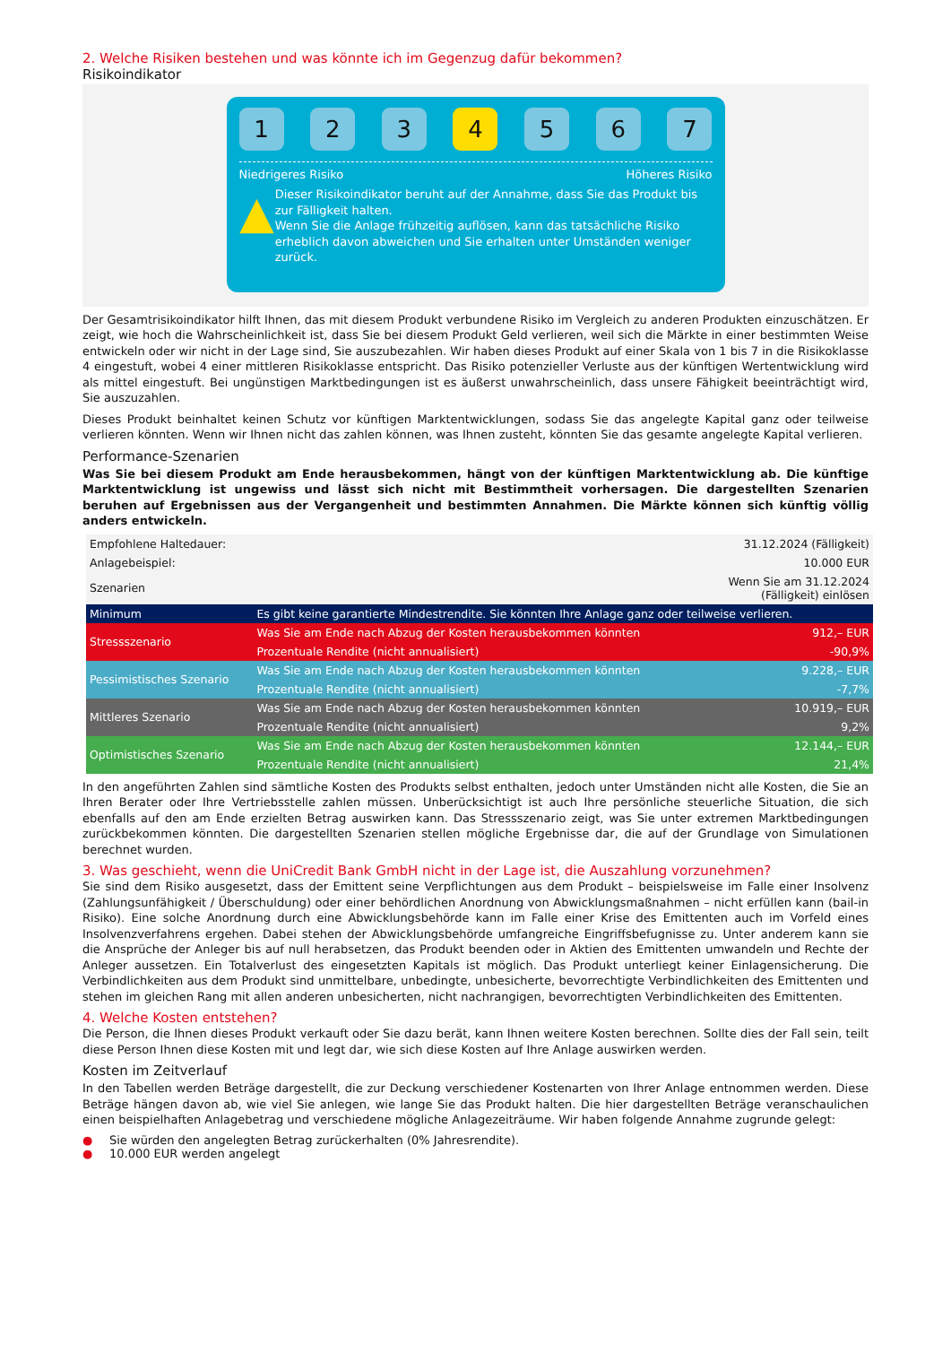2. Welche Risiken bestehen und was könnte ich im Gegenzug dafür bekommen?
Risikoindikator
1 2 3 4 5 6 7
Niedrigeres Risiko Höheres Risiko
▲
Dieser Risikoindikator beruht auf der Annahme, dass Sie das Produkt bis zur Fälligkeit halten.
Wenn Sie die Anlage frühzeitig auflösen, kann das tatsächliche Risiko erheblich davon abweichen und Sie erhalten unter Umständen weniger zurück.
Der Gesamtrisikoindikator hilft Ihnen, das mit diesem Produkt verbundene Risiko im Vergleich zu anderen Produkten einzuschätzen. Er zeigt, wie hoch die Wahrscheinlichkeit ist, dass Sie bei diesem Produkt Geld verlieren, weil sich die Märkte in einer bestimmten Weise entwickeln oder wir nicht in der Lage sind, Sie auszubezahlen. Wir haben dieses Produkt auf einer Skala von 1 bis 7 in die Risikoklasse 4 eingestuft, wobei 4 einer mittleren Risikoklasse entspricht. Das Risiko potenzieller Verluste aus der künftigen Wertentwicklung wird als mittel eingestuft. Bei ungünstigen Marktbedingungen ist es äußerst unwahrscheinlich, dass unsere Fähigkeit beeinträchtigt wird, Sie auszuzahlen.
Dieses Produkt beinhaltet keinen Schutz vor künftigen Marktentwicklungen, sodass Sie das angelegte Kapital ganz oder teilweise verlieren könnten. Wenn wir Ihnen nicht das zahlen können, was Ihnen zusteht, könnten Sie das gesamte angelegte Kapital verlieren.
Performance-Szenarien
Was Sie bei diesem Produkt am Ende herausbekommen, hängt von der künftigen Marktentwicklung ab. Die künftige Marktentwicklung ist ungewiss und lässt sich nicht mit Bestimmtheit vorhersagen. Die dargestellten Szenarien beruhen auf Ergebnissen aus der Vergangenheit und bestimmten Annahmen. Die Märkte können sich künftig völlig anders entwickeln.
| Empfohlene Haltedauer: | | 31.12.2024 (Fälligkeit) |
| Anlagebeispiel: | | 10.000 EUR |
| Szenarien | | Wenn Sie am 31.12.2024 (Fälligkeit) einlösen |
| Minimum | Es gibt keine garantierte Mindestrendite. Sie könnten Ihre Anlage ganz oder teilweise verlieren. | |
| Stressszenario | Was Sie am Ende nach Abzug der Kosten herausbekommen könnten | 912,– EUR |
| | Prozentuale Rendite (nicht annualisiert) | -90,9% |
| Pessimistisches Szenario | Was Sie am Ende nach Abzug der Kosten herausbekommen könnten | 9.228,– EUR |
| | Prozentuale Rendite (nicht annualisiert) | -7,7% |
| Mittleres Szenario | Was Sie am Ende nach Abzug der Kosten herausbekommen könnten | 10.919,– EUR |
| | Prozentuale Rendite (nicht annualisiert) | 9,2% |
| Optimistisches Szenario | Was Sie am Ende nach Abzug der Kosten herausbekommen könnten | 12.144,– EUR |
| | Prozentuale Rendite (nicht annualisiert) | 21,4% |
In den angeführten Zahlen sind sämtliche Kosten des Produkts selbst enthalten, jedoch unter Umständen nicht alle Kosten, die Sie an Ihren Berater oder Ihre Vertriebsstelle zahlen müssen. Unberücksichtigt ist auch Ihre persönliche steuerliche Situation, die sich ebenfalls auf den am Ende erzielten Betrag auswirken kann. Das Stressszenario zeigt, was Sie unter extremen Marktbedingungen zurückbekommen könnten. Die dargestellten Szenarien stellen mögliche Ergebnisse dar, die auf der Grundlage von Simulationen berechnet wurden.
3. Was geschieht, wenn die UniCredit Bank GmbH nicht in der Lage ist, die Auszahlung vorzunehmen?
Sie sind dem Risiko ausgesetzt, dass der Emittent seine Verpflichtungen aus dem Produkt – beispielsweise im Falle einer Insolvenz (Zahlungsunfähigkeit / Überschuldung) oder einer behördlichen Anordnung von Abwicklungsmaßnahmen – nicht erfüllen kann (bail-in Risiko). Eine solche Anordnung durch eine Abwicklungsbehörde kann im Falle einer Krise des Emittenten auch im Vorfeld eines Insolvenzverfahrens ergehen. Dabei stehen der Abwicklungsbehörde umfangreiche Eingriffsbefugnisse zu. Unter anderem kann sie die Ansprüche der Anleger bis auf null herabsetzen, das Produkt beenden oder in Aktien des Emittenten umwandeln und Rechte der Anleger aussetzen. Ein Totalverlust des eingesetzten Kapitals ist möglich. Das Produkt unterliegt keiner Einlagensicherung. Die Verbindlichkeiten aus dem Produkt sind unmittelbare, unbedingte, unbesicherte, bevorrechtigte Verbindlichkeiten des Emittenten und stehen im gleichen Rang mit allen anderen unbesicherten, nicht nachrangigen, bevorrechtigten Verbindlichkeiten des Emittenten.
4. Welche Kosten entstehen?
Die Person, die Ihnen dieses Produkt verkauft oder Sie dazu berät, kann Ihnen weitere Kosten berechnen. Sollte dies der Fall sein, teilt diese Person Ihnen diese Kosten mit und legt dar, wie sich diese Kosten auf Ihre Anlage auswirken werden.
Kosten im Zeitverlauf
In den Tabellen werden Beträge dargestellt, die zur Deckung verschiedener Kostenarten von Ihrer Anlage entnommen werden. Diese Beträge hängen davon ab, wie viel Sie anlegen, wie lange Sie das Produkt halten. Die hier dargestellten Beträge veranschaulichen einen beispielhaften Anlagebetrag und verschiedene mögliche Anlagezeiträume. Wir haben folgende Annahme zugrunde gelegt:
● Sie würden den angelegten Betrag zurückerhalten (0% Jahresrendite).
● 10.000 EUR werden angelegt